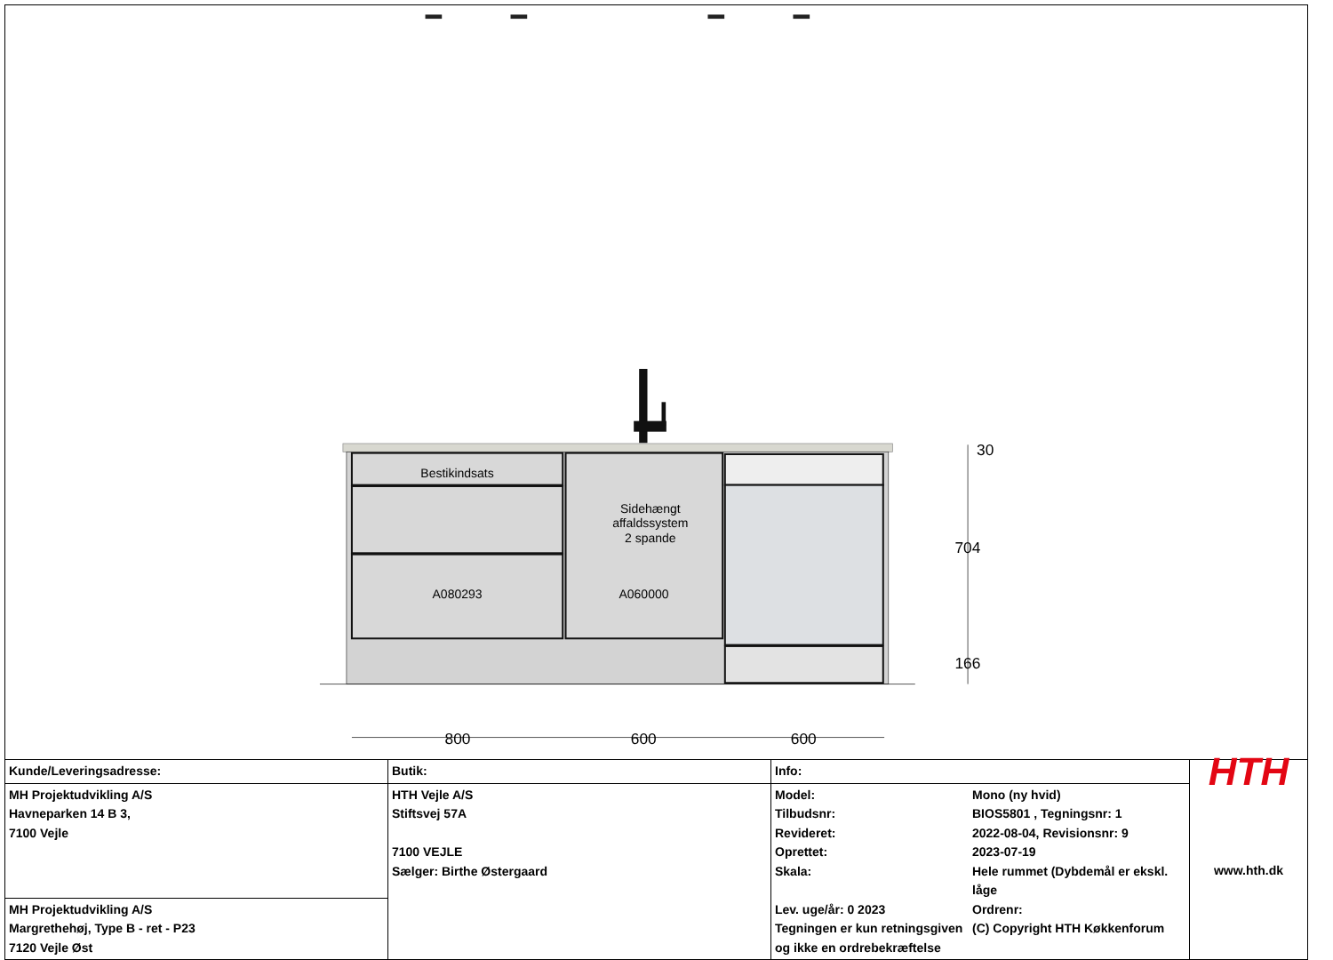Bestikindsats
Sidehængt
affaldssystem
2 spande
A080293
A060000
30
704
166
800
600
600
| Kunde/Leveringsadresse: MH Projektudvikling A/S Havneparken 14 B 3, 7100 Vejle MH Projektudvikling A/S Margrethehøj, Type B - ret - P23 7120 Vejle Øst | Butik: HTH Vejle A/S Stiftsvej 57A 7100 VEJLE Sælger: Birthe Østergaard | Info: Model: Mono (ny hvid) Tilbudsnr: BIOS5801 , Tegningsnr: 1 Revideret: 2022-08-04, Revisionsnr: 9 Oprettet: 2023-07-19 Skala: Hele rummet (Dybdemål er ekskl. låge Lev. uge/år: 0 2023 Ordrenr: Tegningen er kun retningsgiven (C) Copyright HTH Køkkenforum og ikke en ordrebekræftelse | HTH www.hth.dk |